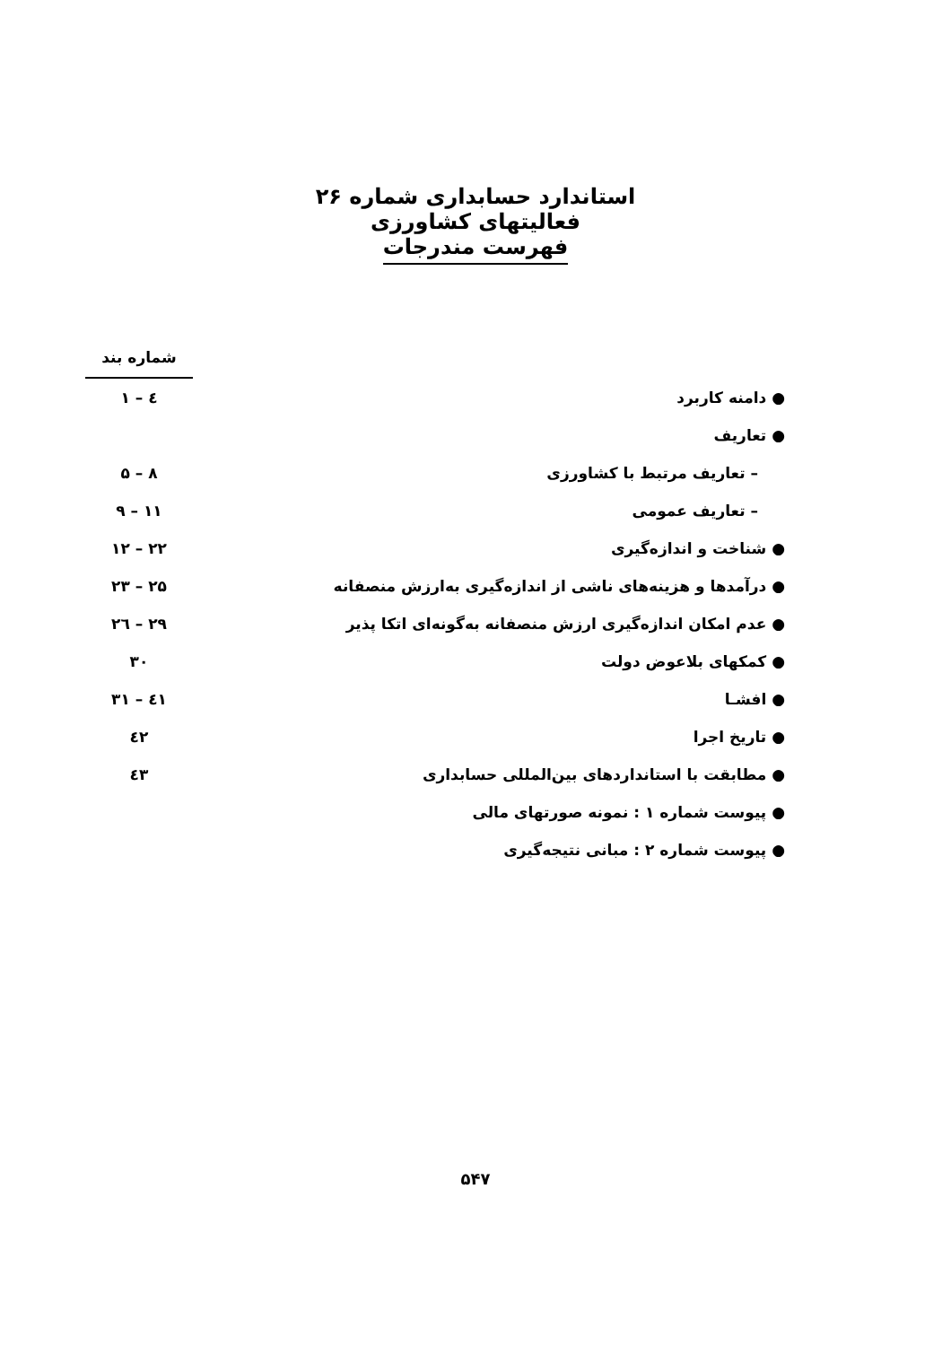استاندارد حسابداری شماره ۲۶
فعالیتهای کشاورزی
فهرست مندرجات
| | شماره بند |
| ● دامنه کاربرد | ۱ – ٤ |
| ● تعاریف | |
| – تعاریف مرتبط با کشاورزی | ۵ – ۸ |
| – تعاریف عمومی | ۹ – ۱۱ |
| ● شناخت و اندازه‌گیری | ۱۲ – ۲۲ |
| ● درآمدها و هزینه‌های ناشی از اندازه‌گیری به‌ارزش منصفانه | ۲۳ – ۲۵ |
| ● عدم امکان اندازه‌گیری ارزش منصفانه به‌گونه‌ای اتکا پذیر | ۲٦ – ۲۹ |
| ● کمکهای بلاعوض دولت | ۳۰ |
| ● افشـا | ۳۱ – ٤۱ |
| ● تاریخ اجرا | ٤۲ |
| ● مطابقت با استانداردهای بین‌المللی حسابداری | ٤۳ |
| ● پیوست شماره ۱ : نمونه صورتهای مالی | |
| ● پیوست شماره ۲ : مبانی نتیجه‌گیری | |
۵۴۷